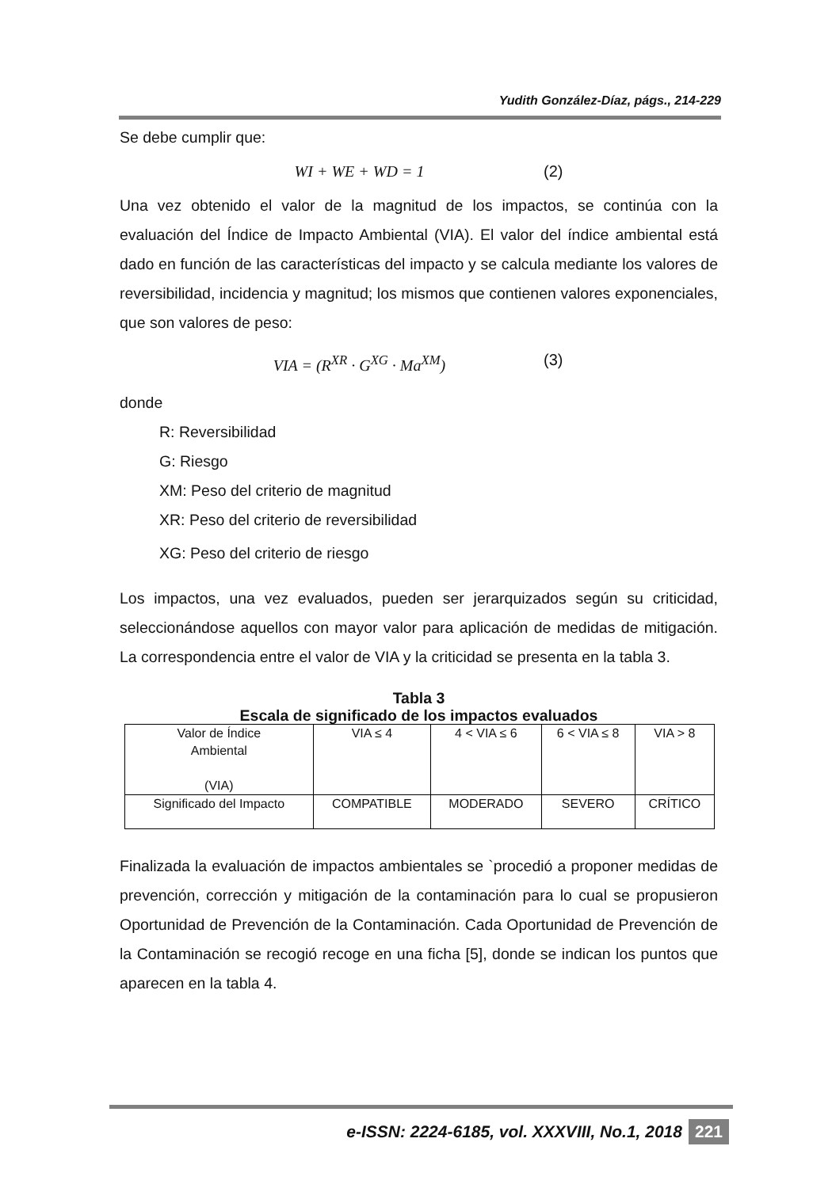Yudith González-Díaz, págs., 214-229
Se debe cumplir que:
WI + WE + WD = 1 (2)
Una vez obtenido el valor de la magnitud de los impactos, se continúa con la evaluación del Índice de Impacto Ambiental (VIA). El valor del índice ambiental está dado en función de las características del impacto y se calcula mediante los valores de reversibilidad, incidencia y magnitud; los mismos que contienen valores exponenciales, que son valores de peso:
VIA = (R<sup>XR</sup> · G<sup>XG</sup> · Ma<sup>XM</sup>) (3)
donde
R: Reversibilidad
G: Riesgo
XM: Peso del criterio de magnitud
XR: Peso del criterio de reversibilidad
XG: Peso del criterio de riesgo
Los impactos, una vez evaluados, pueden ser jerarquizados según su criticidad, seleccionándose aquellos con mayor valor para aplicación de medidas de mitigación. La correspondencia entre el valor de VIA y la criticidad se presenta en la tabla 3.
Tabla 3
Escala de significado de los impactos evaluados
| Valor de Índice Ambiental (VIA) | VIA ≤ 4 | 4 < VIA ≤ 6 | 6 < VIA ≤ 8 | VIA > 8 |
| Significado del Impacto | COMPATIBLE | MODERADO | SEVERO | CRÍTICO |
Finalizada la evaluación de impactos ambientales se `procedió a proponer medidas de prevención, corrección y mitigación de la contaminación para lo cual se propusieron Oportunidad de Prevención de la Contaminación. Cada Oportunidad de Prevención de la Contaminación se recogió recoge en una ficha [5], donde se indican los puntos que aparecen en la tabla 4.
e-ISSN: 2224-6185, vol. XXXVIII, No.1, 2018 221